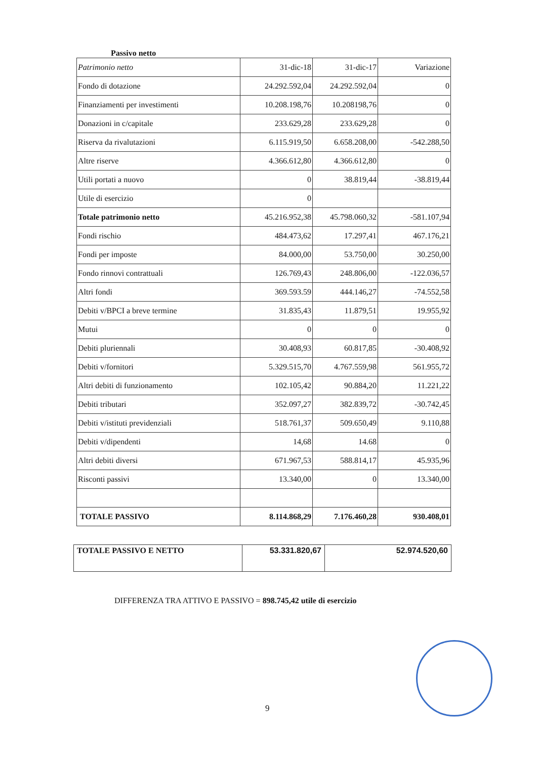Passivo netto
| Patrimonio netto | 31-dic-18 | 31-dic-17 | Variazione |
| Fondo di dotazione | 24.292.592,04 | 24.292.592,04 | 0 |
| Finanziamenti per investimenti | 10.208.198,76 | 10.208198,76 | 0 |
| Donazioni in c/capitale | 233.629,28 | 233.629,28 | 0 |
| Riserva da rivalutazioni | 6.115.919,50 | 6.658.208,00 | -542.288,50 |
| Altre riserve | 4.366.612,80 | 4.366.612,80 | 0 |
| Utili portati a nuovo | 0 | 38.819,44 | -38.819,44 |
| Utile di esercizio | 0 | | |
| Totale patrimonio netto | 45.216.952,38 | 45.798.060,32 | -581.107,94 |
| Fondi rischio | 484.473,62 | 17.297,41 | 467.176,21 |
| Fondi per imposte | 84.000,00 | 53.750,00 | 30.250,00 |
| Fondo rinnovi contrattuali | 126.769,43 | 248.806,00 | -122.036,57 |
| Altri fondi | 369.593.59 | 444.146,27 | -74.552,58 |
| Debiti v/BPCI a breve termine | 31.835,43 | 11.879,51 | 19.955,92 |
| Mutui | 0 | 0 | 0 |
| Debiti pluriennali | 30.408,93 | 60.817,85 | -30.408,92 |
| Debiti v/fornitori | 5.329.515,70 | 4.767.559,98 | 561.955,72 |
| Altri debiti di funzionamento | 102.105,42 | 90.884,20 | 11.221,22 |
| Debiti tributari | 352.097,27 | 382.839,72 | -30.742,45 |
| Debiti v/istituti previdenziali | 518.761,37 | 509.650,49 | 9.110,88 |
| Debiti v/dipendenti | 14,68 | 14.68 | 0 |
| Altri debiti diversi | 671.967,53 | 588.814,17 | 45.935,96 |
| Risconti passivi | 13.340,00 | 0 | 13.340,00 |
| TOTALE PASSIVO | 8.114.868,29 | 7.176.460,28 | 930.408,01 |
| TOTALE PASSIVO E NETTO | 53.331.820,67 | 52.974.520,60 |
DIFFERENZA TRA ATTIVO E PASSIVO = 898.745,42 utile di esercizio
9